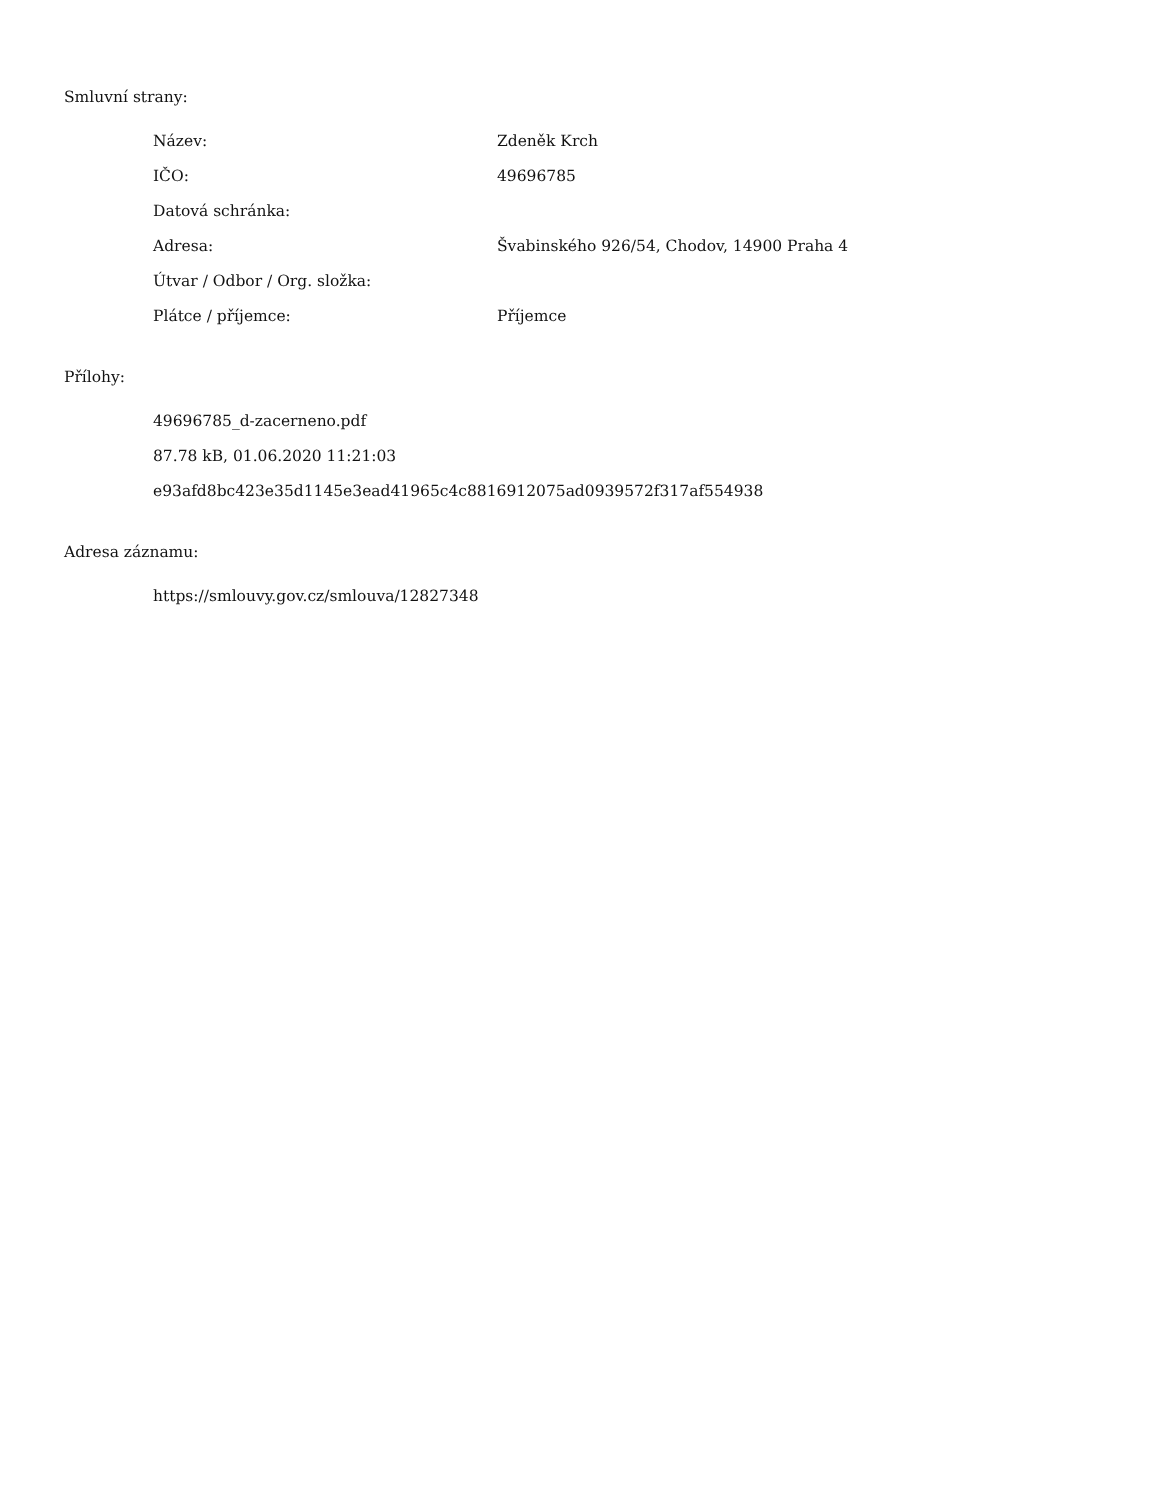Smluvní strany:
| Název: | Zdeněk Krch |
| IČO: | 49696785 |
| Datová schránka: | |
| Adresa: | Švabinského 926/54, Chodov, 14900 Praha 4 |
| Útvar / Odbor / Org. složka: | |
| Plátce / příjemce: | Příjemce |
Přílohy:
49696785_d-zacerneno.pdf
87.78 kB, 01.06.2020 11:21:03
e93afd8bc423e35d1145e3ead41965c4c8816912075ad0939572f317af554938
Adresa záznamu:
https://smlouvy.gov.cz/smlouva/12827348